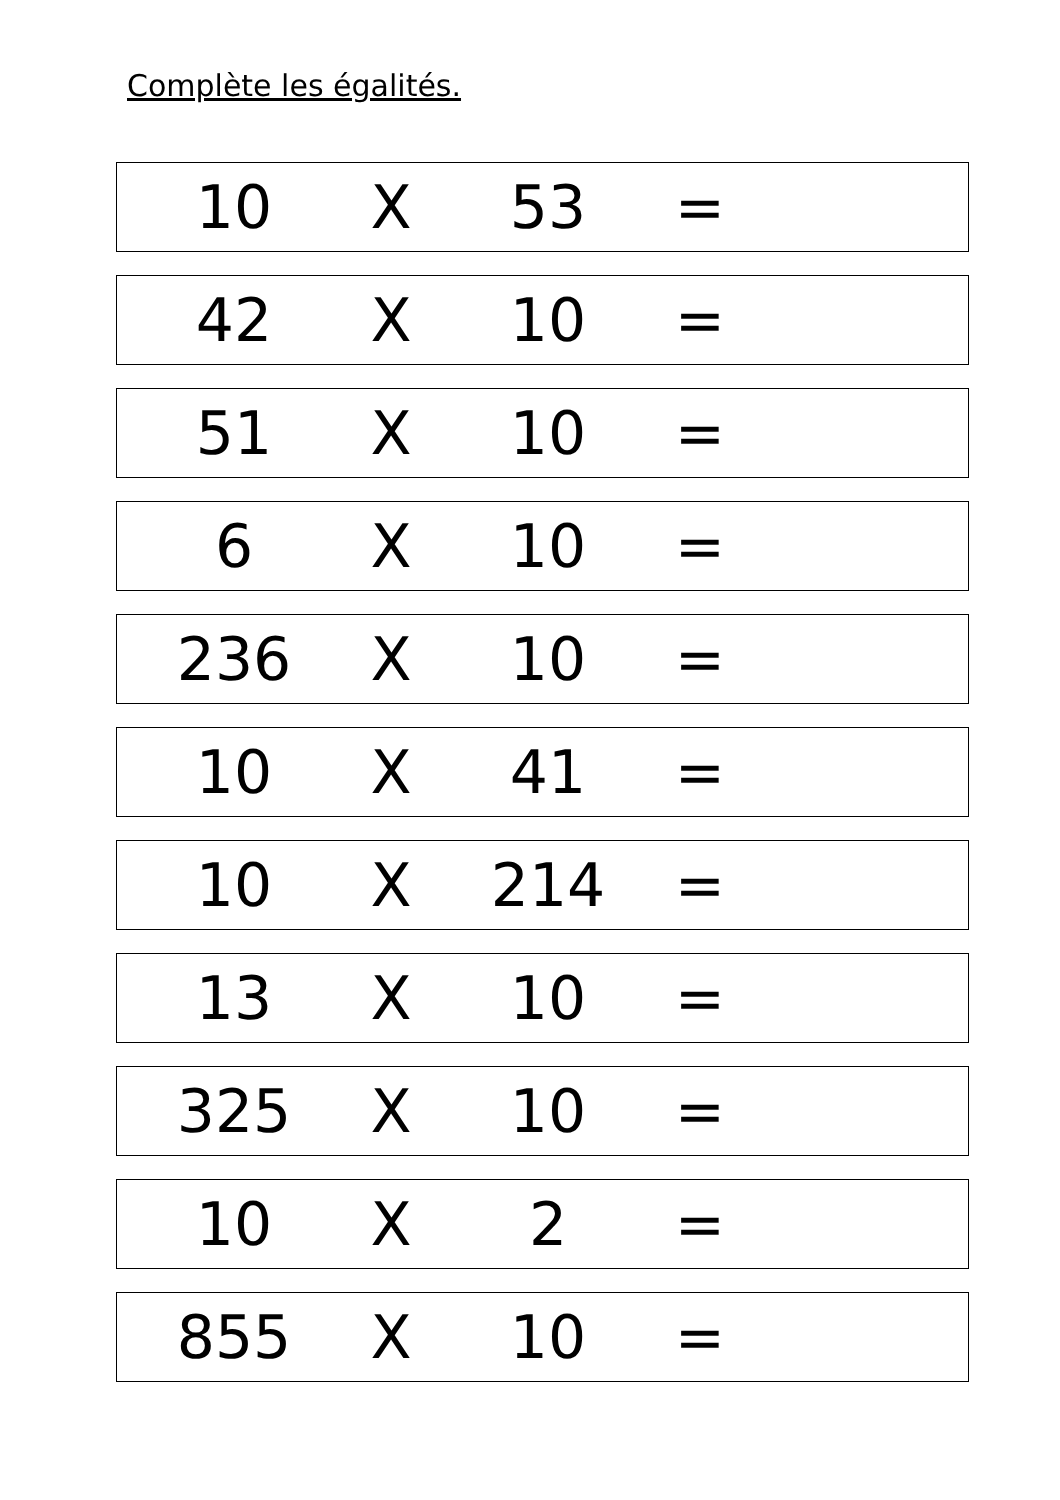Complète les égalités.
10 X 53 =
42 X 10 =
51 X 10 =
6 X 10 =
236 X 10 =
10 X 41 =
10 X 214 =
13 X 10 =
325 X 10 =
10 X 2 =
855 X 10 =